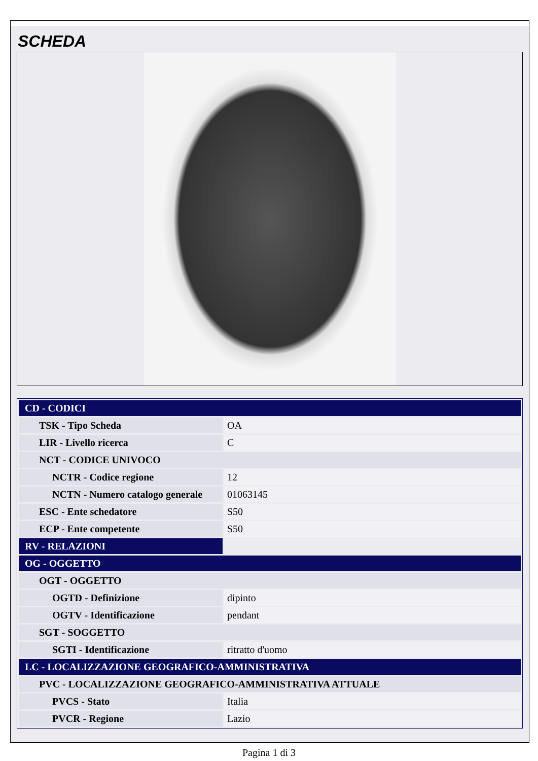SCHEDA
| CD - CODICI | |
| TSK - Tipo Scheda | OA |
| LIR - Livello ricerca | C |
| NCT - CODICE UNIVOCO | |
| NCTR - Codice regione | 12 |
| NCTN - Numero catalogo generale | 01063145 |
| ESC - Ente schedatore | S50 |
| ECP - Ente competente | S50 |
| RV - RELAZIONI | |
| OG - OGGETTO | |
| OGT - OGGETTO | |
| OGTD - Definizione | dipinto |
| OGTV - Identificazione | pendant |
| SGT - SOGGETTO | |
| SGTI - Identificazione | ritratto d'uomo |
| LC - LOCALIZZAZIONE GEOGRAFICO-AMMINISTRATIVA | |
| PVC - LOCALIZZAZIONE GEOGRAFICO-AMMINISTRATIVA ATTUALE | |
| PVCS - Stato | Italia |
| PVCR - Regione | Lazio |
Pagina 1 di 3